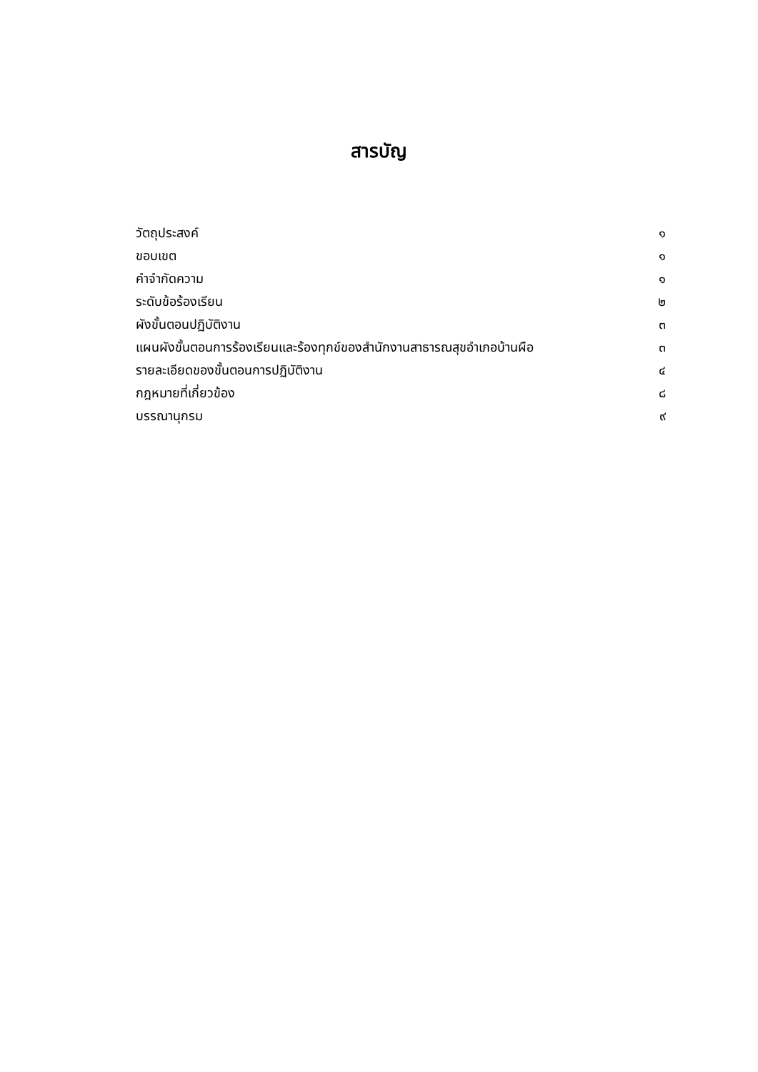สารบัญ
| วัตถุประสงค์ | ๑ |
| ขอบเขต | ๑ |
| คำจำกัดความ | ๑ |
| ระดับข้อร้องเรียน | ๒ |
| ผังขั้นตอนปฏิบัติงาน | ๓ |
| แผนผังขั้นตอนการร้องเรียนและร้องทุกข์ของสำนักงานสาธารณสุขอำเภอบ้านผือ | ๓ |
| รายละเอียดของขั้นตอนการปฏิบัติงาน | ๔ |
| กฎหมายที่เกี่ยวข้อง | ๘ |
| บรรณานุกรม | ๙ |